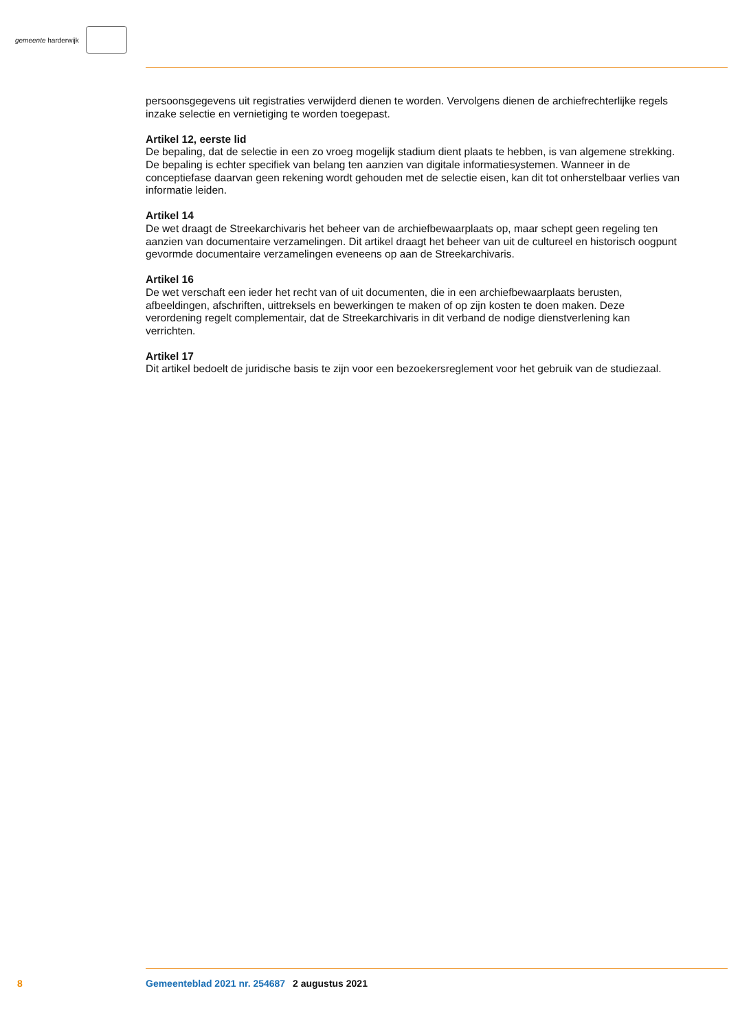gemeente harderwijk
persoonsgegevens uit registraties verwijderd dienen te worden. Vervolgens dienen de archiefrechter­lijke regels inzake selectie en vernietiging te worden toegepast.
Artikel 12, eerste lid
De bepaling, dat de selectie in een zo vroeg mogelijk stadium dient plaats te hebben, is van algemene strekking. De bepaling is echter specifiek van belang ten aanzien van digitale informatiesystemen. Wanneer in de conceptiefase daarvan geen rekening wordt gehouden met de selectie eisen, kan dit tot onherstelbaar verlies van informatie leiden.
Artikel 14
De wet draagt de Streekarchivaris het beheer van de archiefbewaarplaats op, maar schept geen regeling ten aanzien van documentaire verzamelingen. Dit artikel draagt het beheer van uit de cultureel en his­torisch oogpunt gevormde documentaire verzamelingen eveneens op aan de Streekarchivaris.
Artikel 16
De wet verschaft een ieder het recht van of uit documenten, die in een archiefbewaarplaats berusten, afbeeldingen, afschriften, uittreksels en bewerkingen te maken of op zijn kosten te doen maken. Deze verordening regelt complementair, dat de Streekarchivaris in dit verband de nodige dienstverlening kan verrichten.
Artikel 17
Dit artikel bedoelt de juridische basis te zijn voor een bezoekersreglement voor het gebruik van de studiezaal.
8 Gemeenteblad 2021 nr. 254687 2 augustus 2021